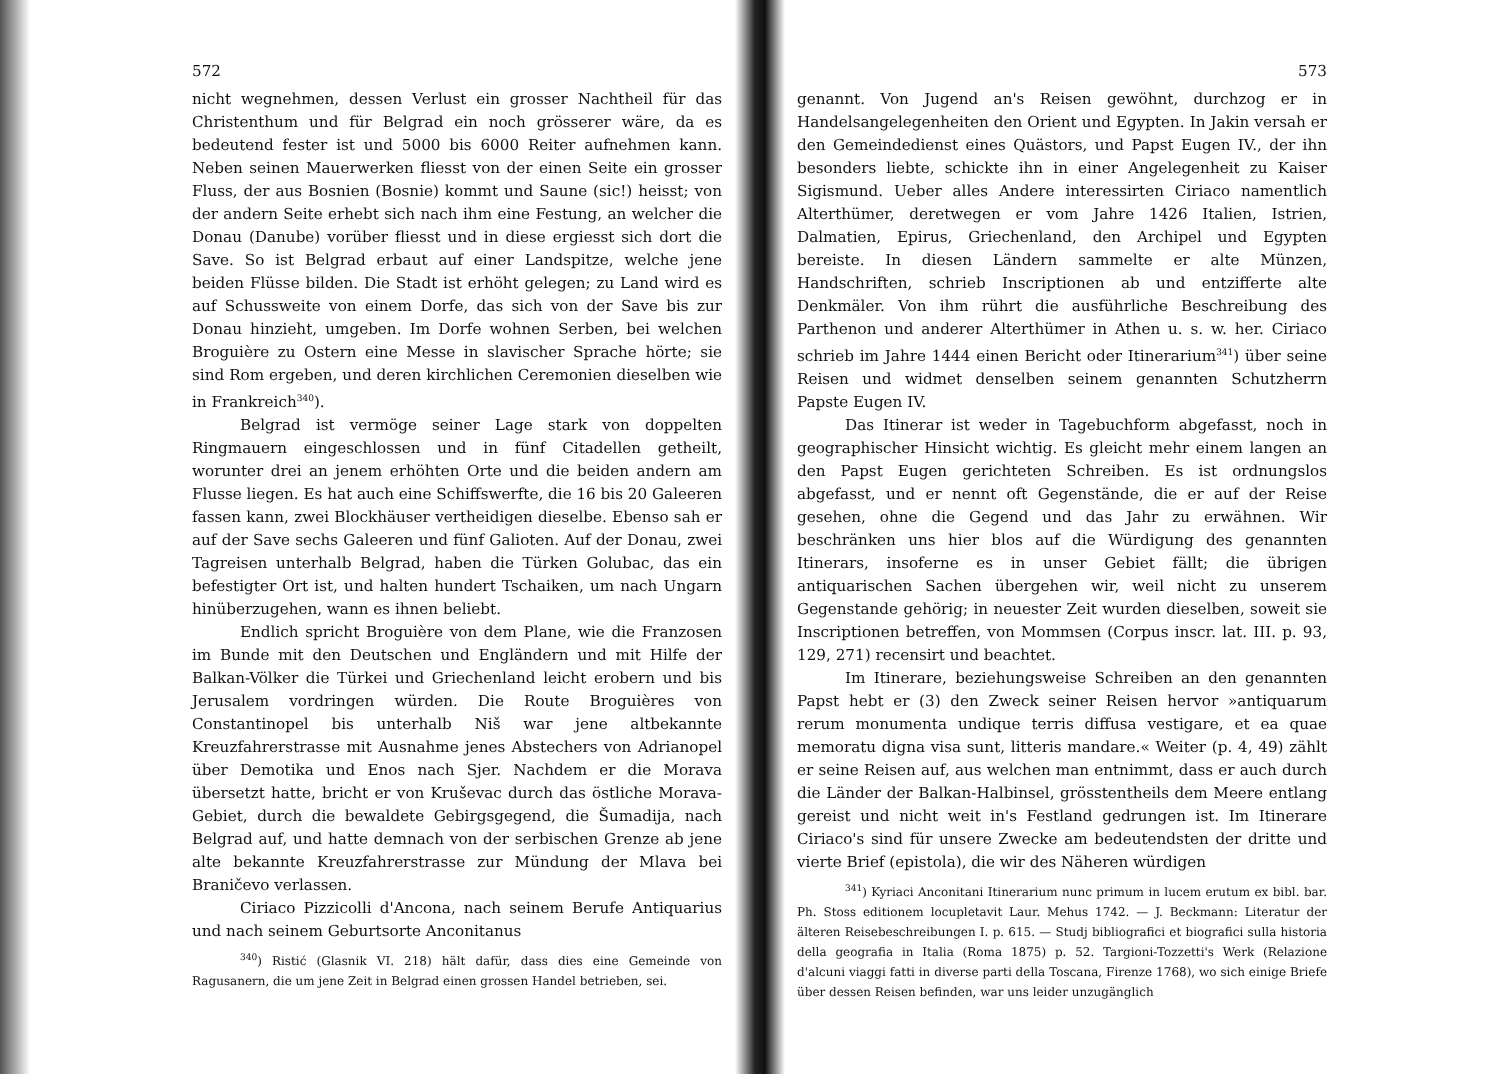572
nicht wegnehmen, dessen Verlust ein grosser Nachtheil für das Christenthum und für Belgrad ein noch grösserer wäre, da es bedeutend fester ist und 5000 bis 6000 Reiter aufnehmen kann. Neben seinen Mauerwerken fliesst von der einen Seite ein grosser Fluss, der aus Bosnien (Bosnie) kommt und Saune (sic!) heisst; von der andern Seite erhebt sich nach ihm eine Festung, an welcher die Donau (Danube) vorüber fliesst und in diese ergiesst sich dort die Save. So ist Belgrad erbaut auf einer Landspitze, welche jene beiden Flüsse bilden. Die Stadt ist erhöht gelegen; zu Land wird es auf Schussweite von einem Dorfe, das sich von der Save bis zur Donau hinzieht, umgeben. Im Dorfe wohnen Serben, bei welchen Broguière zu Ostern eine Messe in slavischer Sprache hörte; sie sind Rom ergeben, und deren kirchlichen Ceremonien dieselben wie in Frankreich<sup>340</sup>).
Belgrad ist vermöge seiner Lage stark von doppelten Ringmauern eingeschlossen und in fünf Citadellen getheilt, worunter drei an jenem erhöhten Orte und die beiden andern am Flusse liegen. Es hat auch eine Schiffswerfte, die 16 bis 20 Galeeren fassen kann, zwei Blockhäuser vertheidigen dieselbe. Ebenso sah er auf der Save sechs Galeeren und fünf Galioten. Auf der Donau, zwei Tagreisen unterhalb Belgrad, haben die Türken Golubac, das ein befestigter Ort ist, und halten hundert Tschaiken, um nach Ungarn hinüberzugehen, wann es ihnen beliebt.
Endlich spricht Broguière von dem Plane, wie die Franzosen im Bunde mit den Deutschen und Engländern und mit Hilfe der Balkan-Völker die Türkei und Griechenland leicht erobern und bis Jerusalem vordringen würden. Die Route Broguières von Constantinopel bis unterhalb Niš war jene altbekannte Kreuzfahrerstrasse mit Ausnahme jenes Abstechers von Adrianopel über Demotika und Enos nach Sjer. Nachdem er die Morava übersetzt hatte, bricht er von Kruševac durch das östliche Morava-Gebiet, durch die bewaldete Gebirgsgegend, die Šumadija, nach Belgrad auf, und hatte demnach von der serbischen Grenze ab jene alte bekannte Kreuzfahrerstrasse zur Mündung der Mlava bei Braničevo verlassen.
Ciriaco Pizzicolli d'Ancona, nach seinem Berufe Antiquarius und nach seinem Geburtsorte Anconitanus
<sup>340</sup>) Ristić (Glasnik VI. 218) hält dafür, dass dies eine Gemeinde von Ragusanern, die um jene Zeit in Belgrad einen grossen Handel betrieben, sei.
573
genannt. Von Jugend an's Reisen gewöhnt, durchzog er in Handelsangelegenheiten den Orient und Egypten. In Jakin versah er den Gemeindedienst eines Quästors, und Papst Eugen IV., der ihn besonders liebte, schickte ihn in einer Angelegenheit zu Kaiser Sigismund. Ueber alles Andere interessirten Ciriaco namentlich Alterthümer, deretwegen er vom Jahre 1426 Italien, Istrien, Dalmatien, Epirus, Griechenland, den Archipel und Egypten bereiste. In diesen Ländern sammelte er alte Münzen, Handschriften, schrieb Inscriptionen ab und entzifferte alte Denkmäler. Von ihm rührt die ausführliche Beschreibung des Parthenon und anderer Alterthümer in Athen u. s. w. her. Ciriaco schrieb im Jahre 1444 einen Bericht oder Itinerarium<sup>341</sup>) über seine Reisen und widmet denselben seinem genannten Schutzherrn Papste Eugen IV.
Das Itinerar ist weder in Tagebuchform abgefasst, noch in geographischer Hinsicht wichtig. Es gleicht mehr einem langen an den Papst Eugen gerichteten Schreiben. Es ist ordnungslos abgefasst, und er nennt oft Gegenstände, die er auf der Reise gesehen, ohne die Gegend und das Jahr zu erwähnen. Wir beschränken uns hier blos auf die Würdigung des genannten Itinerars, insoferne es in unser Gebiet fällt; die übrigen antiquarischen Sachen übergehen wir, weil nicht zu unserem Gegenstande gehörig; in neuester Zeit wurden dieselben, soweit sie Inscriptionen betreffen, von Mommsen (Corpus inscr. lat. III. p. 93, 129, 271) recensirt und beachtet.
Im Itinerare, beziehungsweise Schreiben an den genannten Papst hebt er (3) den Zweck seiner Reisen hervor »antiquarum rerum monumenta undique terris diffusa vestigare, et ea quae memoratu digna visa sunt, litteris mandare.« Weiter (p. 4, 49) zählt er seine Reisen auf, aus welchen man entnimmt, dass er auch durch die Länder der Balkan-Halbinsel, grösstentheils dem Meere entlang gereist und nicht weit in's Festland gedrungen ist. Im Itinerare Ciriaco's sind für unsere Zwecke am bedeutendsten der dritte und vierte Brief (epistola), die wir des Näheren würdigen
<sup>341</sup>) Kyriaci Anconitani Itinerarium nunc primum in lucem erutum ex bibl. bar. Ph. Stoss editionem locupletavit Laur. Mehus 1742. — J. Beckmann: Literatur der älteren Reisebeschreibungen I. p. 615. — Studj bibliografici et biografici sulla historia della geografia in Italia (Roma 1875) p. 52. Targioni-Tozzetti's Werk (Relazione d'alcuni viaggi fatti in diverse parti della Toscana, Firenze 1768), wo sich einige Briefe über dessen Reisen befinden, war uns leider unzugänglich